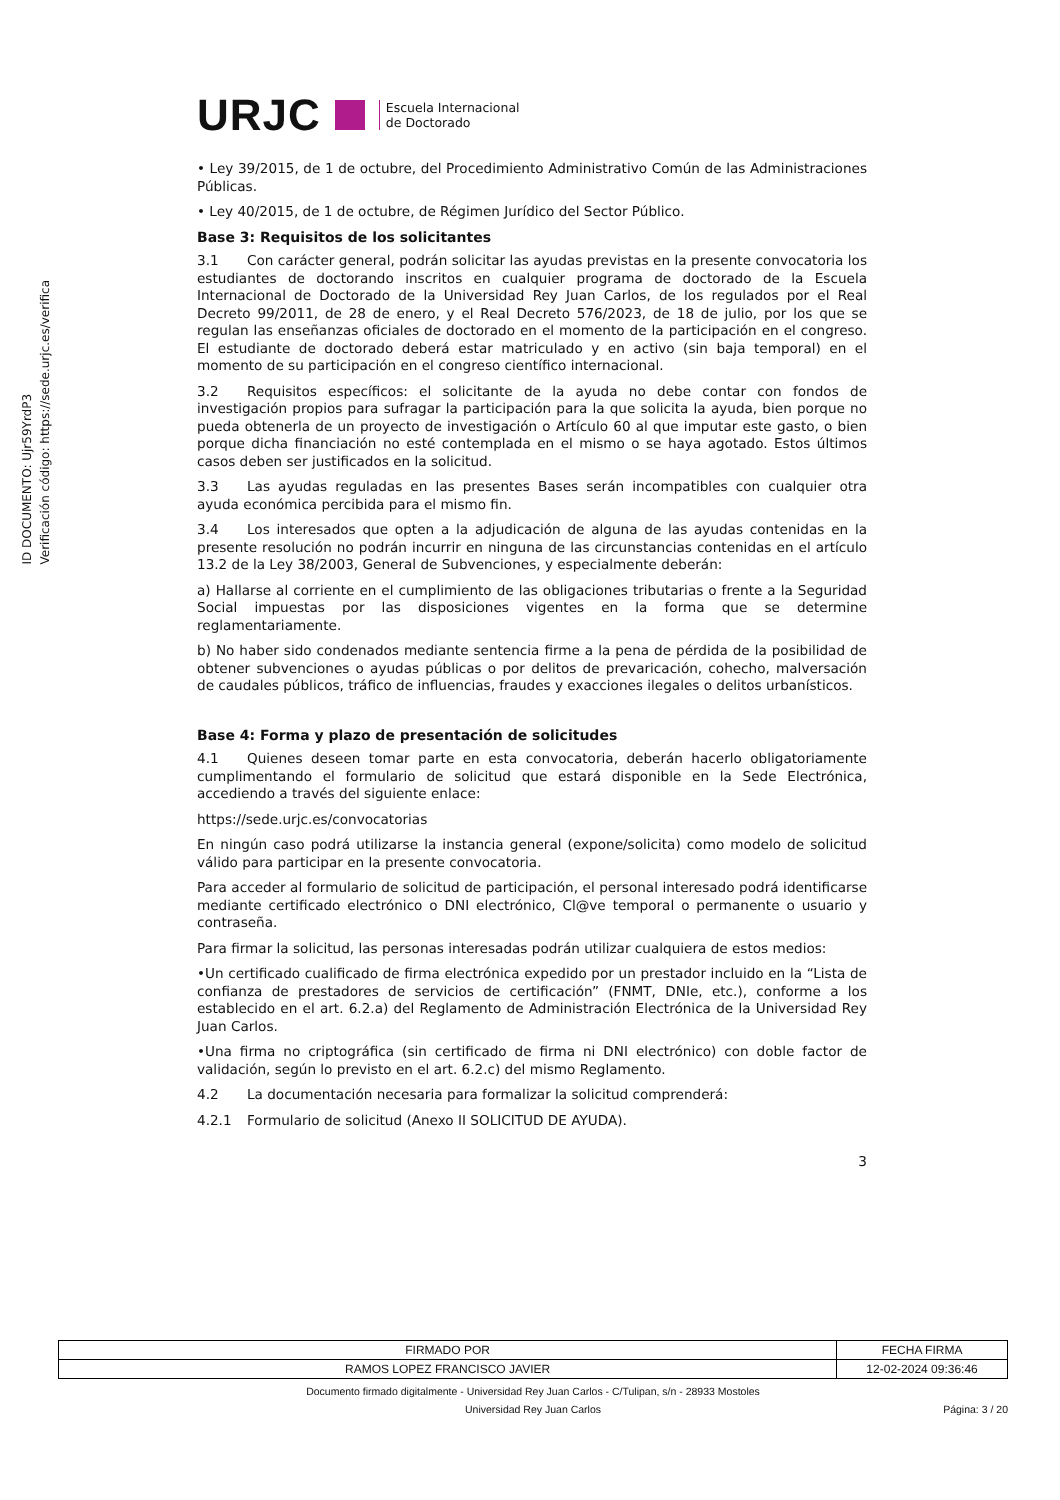ID DOCUMENTO: Ujr59YrdP3
Verificación código: https://sede.urjc.es/verifica
URJC Escuela Internacional
de Doctorado
• Ley 39/2015, de 1 de octubre, del Procedimiento Administrativo Común de las Administraciones Públicas.
• Ley 40/2015, de 1 de octubre, de Régimen Jurídico del Sector Público.
Base 3: Requisitos de los solicitantes
3.1 Con carácter general, podrán solicitar las ayudas previstas en la presente convocatoria los estudiantes de doctorando inscritos en cualquier programa de doctorado de la Escuela Internacional de Doctorado de la Universidad Rey Juan Carlos, de los regulados por el Real Decreto 99/2011, de 28 de enero, y el Real Decreto 576/2023, de 18 de julio, por los que se regulan las enseñanzas oficiales de doctorado en el momento de la participación en el congreso. El estudiante de doctorado deberá estar matriculado y en activo (sin baja temporal) en el momento de su participación en el congreso científico internacional.
3.2 Requisitos específicos: el solicitante de la ayuda no debe contar con fondos de investigación propios para sufragar la participación para la que solicita la ayuda, bien porque no pueda obtenerla de un proyecto de investigación o Artículo 60 al que imputar este gasto, o bien porque dicha financiación no esté contemplada en el mismo o se haya agotado. Estos últimos casos deben ser justificados en la solicitud.
3.3 Las ayudas reguladas en las presentes Bases serán incompatibles con cualquier otra ayuda económica percibida para el mismo fin.
3.4 Los interesados que opten a la adjudicación de alguna de las ayudas contenidas en la presente resolución no podrán incurrir en ninguna de las circunstancias contenidas en el artículo 13.2 de la Ley 38/2003, General de Subvenciones, y especialmente deberán:
a) Hallarse al corriente en el cumplimiento de las obligaciones tributarias o frente a la Seguridad Social impuestas por las disposiciones vigentes en la forma que se determine reglamentariamente.
b) No haber sido condenados mediante sentencia firme a la pena de pérdida de la posibilidad de obtener subvenciones o ayudas públicas o por delitos de prevaricación, cohecho, malversación de caudales públicos, tráfico de influencias, fraudes y exacciones ilegales o delitos urbanísticos.
Base 4: Forma y plazo de presentación de solicitudes
4.1 Quienes deseen tomar parte en esta convocatoria, deberán hacerlo obligatoriamente cumplimentando el formulario de solicitud que estará disponible en la Sede Electrónica, accediendo a través del siguiente enlace:
https://sede.urjc.es/convocatorias
En ningún caso podrá utilizarse la instancia general (expone/solicita) como modelo de solicitud válido para participar en la presente convocatoria.
Para acceder al formulario de solicitud de participación, el personal interesado podrá identificarse mediante certificado electrónico o DNI electrónico, Cl@ve temporal o permanente o usuario y contraseña.
Para firmar la solicitud, las personas interesadas podrán utilizar cualquiera de estos medios:
•Un certificado cualificado de firma electrónica expedido por un prestador incluido en la “Lista de confianza de prestadores de servicios de certificación” (FNMT, DNIe, etc.), conforme a los establecido en el art. 6.2.a) del Reglamento de Administración Electrónica de la Universidad Rey Juan Carlos.
•Una firma no criptográfica (sin certificado de firma ni DNI electrónico) con doble factor de validación, según lo previsto en el art. 6.2.c) del mismo Reglamento.
4.2 La documentación necesaria para formalizar la solicitud comprenderá:
4.2.1 Formulario de solicitud (Anexo II SOLICITUD DE AYUDA).
3
| FIRMADO POR | FECHA FIRMA |
| --- | --- |
| RAMOS LOPEZ FRANCISCO JAVIER | 12-02-2024 09:36:46 |
Documento firmado digitalmente - Universidad Rey Juan Carlos - C/Tulipan, s/n - 28933 Mostoles
Universidad Rey Juan Carlos Página: 3 / 20